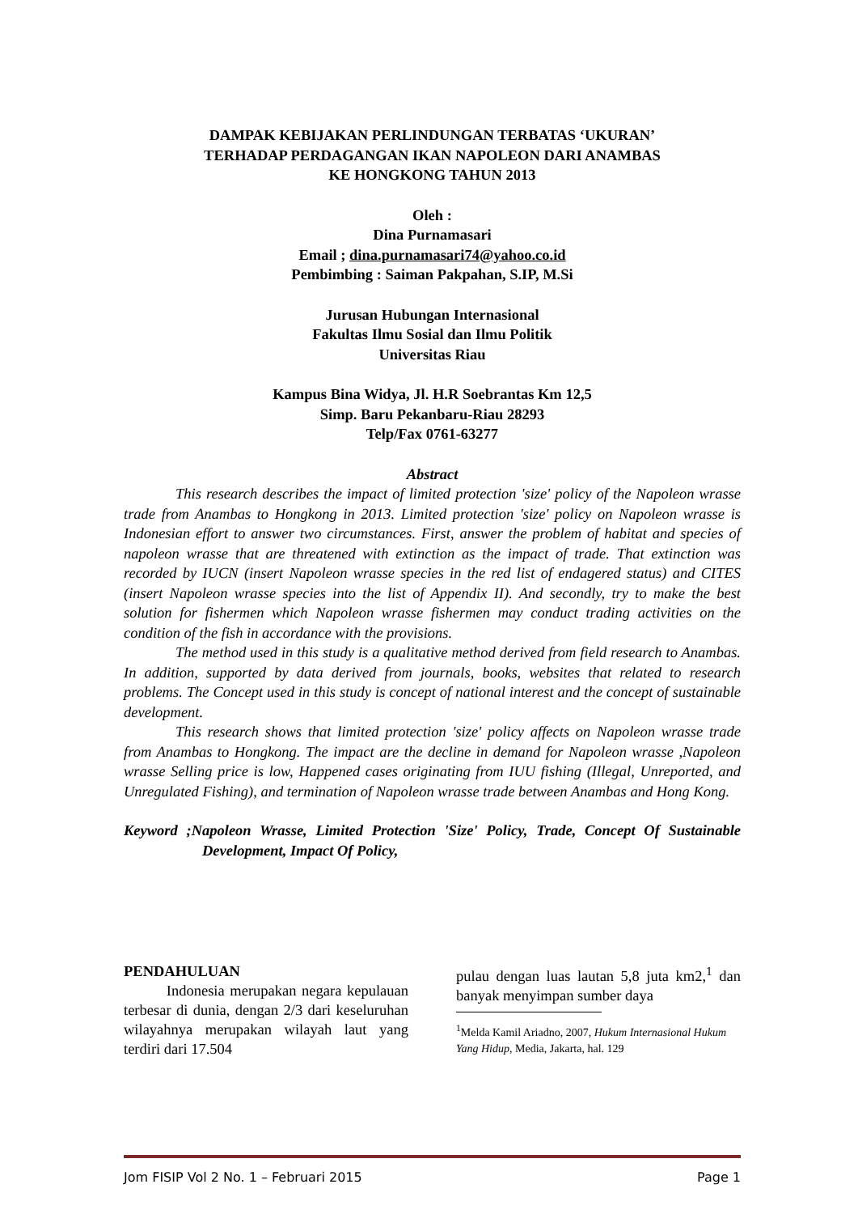DAMPAK KEBIJAKAN PERLINDUNGAN TERBATAS ‘UKURAN’
TERHADAP PERDAGANGAN IKAN NAPOLEON DARI ANAMBAS
KE HONGKONG TAHUN 2013
Oleh :
Dina Purnamasari
Email ; dina.purnamasari74@yahoo.co.id
Pembimbing : Saiman Pakpahan, S.IP, M.Si
Jurusan Hubungan Internasional
Fakultas Ilmu Sosial dan Ilmu Politik
Universitas Riau
Kampus Bina Widya, Jl. H.R Soebrantas Km 12,5
Simp. Baru Pekanbaru-Riau 28293
Telp/Fax 0761-63277
Abstract
This research describes the impact of limited protection 'size' policy of the Napoleon wrasse trade from Anambas to Hongkong in 2013. Limited protection 'size' policy on Napoleon wrasse is Indonesian effort to answer two circumstances. First, answer the problem of habitat and species of napoleon wrasse that are threatened with extinction as the impact of trade. That extinction was recorded by IUCN (insert Napoleon wrasse species in the red list of endagered status) and CITES (insert Napoleon wrasse species into the list of Appendix II). And secondly, try to make the best solution for fishermen which Napoleon wrasse fishermen may conduct trading activities on the condition of the fish in accordance with the provisions.
The method used in this study is a qualitative method derived from field research to Anambas. In addition, supported by data derived from journals, books, websites that related to research problems. The Concept used in this study is concept of national interest and the concept of sustainable development.
This research shows that limited protection 'size' policy affects on Napoleon wrasse trade from Anambas to Hongkong. The impact are the decline in demand for Napoleon wrasse ,Napoleon wrasse Selling price is low, Happened cases originating from IUU fishing (Illegal, Unreported, and Unregulated Fishing), and termination of Napoleon wrasse trade between Anambas and Hong Kong.
Keyword ;Napoleon Wrasse, Limited Protection 'Size' Policy, Trade, Concept Of Sustainable Development, Impact Of Policy,
PENDAHULUAN
Indonesia merupakan negara kepulauan terbesar di dunia, dengan 2/3 dari keseluruhan wilayahnya merupakan wilayah laut yang terdiri dari 17.504
pulau dengan luas lautan 5,8 juta km2,<sup>1</sup> dan banyak menyimpan sumber daya
<sup>1</sup> Melda Kamil Ariadno, 2007, Hukum Internasional Hukum Yang Hidup, Media, Jakarta, hal. 129
Jom FISIP Vol 2 No. 1 – Februari 2015 Page 1